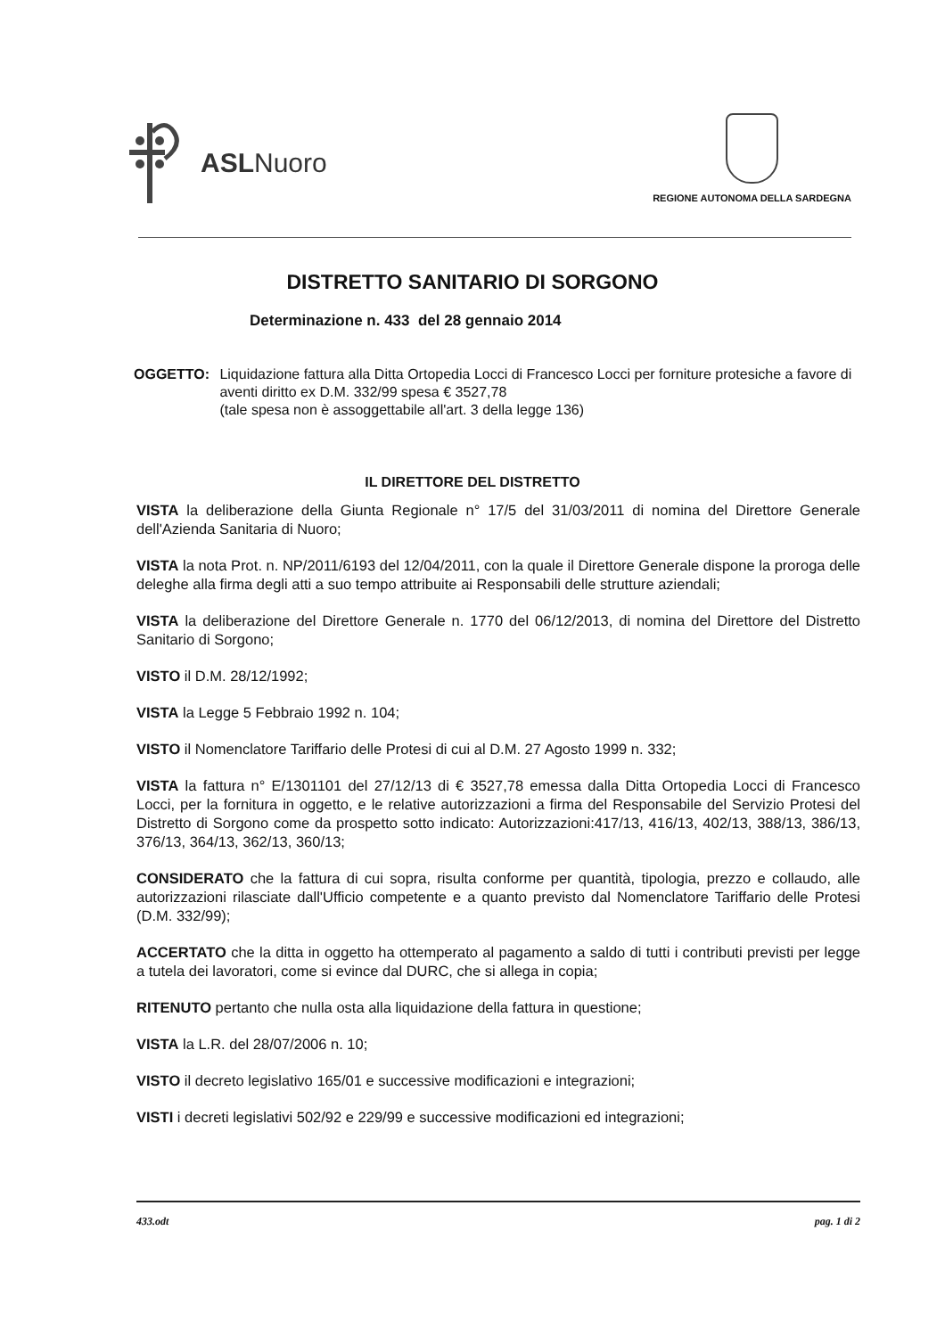ASLNuoro
REGIONE AUTONOMA DELLA SARDEGNA
DISTRETTO SANITARIO DI SORGONO
Determinazione n. 433 del 28 gennaio 2014
OGGETTO: Liquidazione fattura alla Ditta Ortopedia Locci di Francesco Locci per forniture protesiche a favore di aventi diritto ex D.M. 332/99 spesa € 3527,78
(tale spesa non è assoggettabile all'art. 3 della legge 136)
IL DIRETTORE DEL DISTRETTO
VISTA la deliberazione della Giunta Regionale n° 17/5 del 31/03/2011 di nomina del Direttore Generale dell'Azienda Sanitaria di Nuoro;
VISTA la nota Prot. n. NP/2011/6193 del 12/04/2011, con la quale il Direttore Generale dispone la proroga delle deleghe alla firma degli atti a suo tempo attribuite ai Responsabili delle strutture aziendali;
VISTA la deliberazione del Direttore Generale n. 1770 del 06/12/2013, di nomina del Direttore del Distretto Sanitario di Sorgono;
VISTO il D.M. 28/12/1992;
VISTA la Legge 5 Febbraio 1992 n. 104;
VISTO il Nomenclatore Tariffario delle Protesi di cui al D.M. 27 Agosto 1999 n. 332;
VISTA la fattura n° E/1301101 del 27/12/13 di € 3527,78 emessa dalla Ditta Ortopedia Locci di Francesco Locci, per la fornitura in oggetto, e le relative autorizzazioni a firma del Responsabile del Servizio Protesi del Distretto di Sorgono come da prospetto sotto indicato: Autorizzazioni:417/13, 416/13, 402/13, 388/13, 386/13, 376/13, 364/13, 362/13, 360/13;
CONSIDERATO che la fattura di cui sopra, risulta conforme per quantità, tipologia, prezzo e collaudo, alle autorizzazioni rilasciate dall'Ufficio competente e a quanto previsto dal Nomenclatore Tariffario delle Protesi (D.M. 332/99);
ACCERTATO che la ditta in oggetto ha ottemperato al pagamento a saldo di tutti i contributi previsti per legge a tutela dei lavoratori, come si evince dal DURC, che si allega in copia;
RITENUTO pertanto che nulla osta alla liquidazione della fattura in questione;
VISTA la L.R. del 28/07/2006 n. 10;
VISTO il decreto legislativo 165/01 e successive modificazioni e integrazioni;
VISTI i decreti legislativi 502/92 e 229/99 e successive modificazioni ed integrazioni;
433.odt pag. 1 di 2